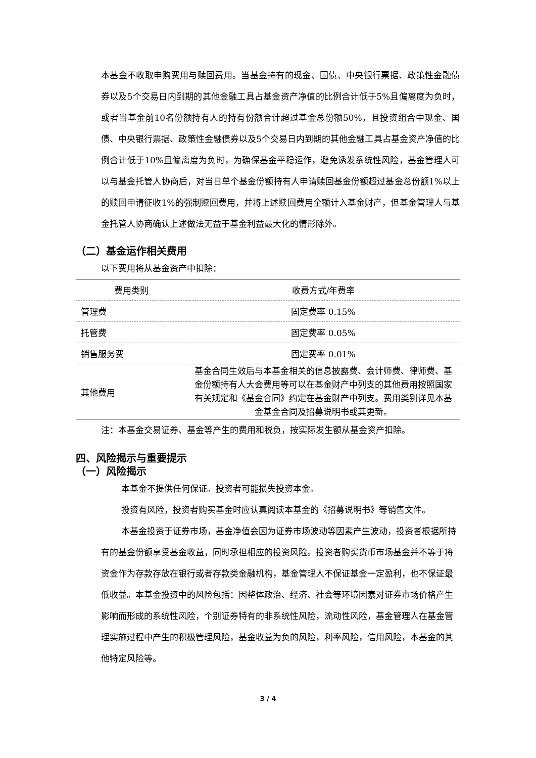本基金不收取申购费用与赎回费用。当基金持有的现金、国债、中央银行票据、政策性金融债券以及5个交易日内到期的其他金融工具占基金资产净值的比例合计低于5%且偏离度为负时，或者当基金前10名份额持有人的持有份额合计超过基金总份额50%，且投资组合中现金、国债、中央银行票据、政策性金融债券以及5个交易日内到期的其他金融工具占基金资产净值的比例合计低于10%且偏离度为负时，为确保基金平稳运作，避免诱发系统性风险，基金管理人可以与基金托管人协商后，对当日单个基金份额持有人申请赎回基金份额超过基金总份额1%以上的赎回申请征收1%的强制赎回费用，并将上述赎回费用全额计入基金财产，但基金管理人与基金托管人协商确认上述做法无益于基金利益最大化的情形除外。
（二）基金运作相关费用
以下费用将从基金资产中扣除：
| 费用类别 | 收费方式/年费率 |
| --- | --- |
| 管理费 | 固定费率 0.15% |
| 托管费 | 固定费率 0.05% |
| 销售服务费 | 固定费率 0.01% |
| 其他费用 | 基金合同生效后与本基金相关的信息披露费、会计师费、律师费、基金份额持有人大会费用等可以在基金财产中列支的其他费用按照国家有关规定和《基金合同》约定在基金财产中列支。费用类别详见本基金基金合同及招募说明书或其更新。 |
注：本基金交易证券、基金等产生的费用和税负，按实际发生额从基金资产扣除。
四、风险揭示与重要提示
（一）风险揭示
本基金不提供任何保证。投资者可能损失投资本金。
投资有风险，投资者购买基金时应认真阅读本基金的《招募说明书》等销售文件。
本基金投资于证券市场，基金净值会因为证券市场波动等因素产生波动，投资者根据所持有的基金份额享受基金收益，同时承担相应的投资风险。投资者购买货币市场基金并不等于将资金作为存款存放在银行或者存款类金融机构，基金管理人不保证基金一定盈利，也不保证最低收益。本基金投资中的风险包括：因整体政治、经济、社会等环境因素对证券市场价格产生影响而形成的系统性风险，个别证券特有的非系统性风险，流动性风险，基金管理人在基金管理实施过程中产生的积极管理风险，基金收益为负的风险，利率风险，信用风险，本基金的其他特定风险等。
3 / 4